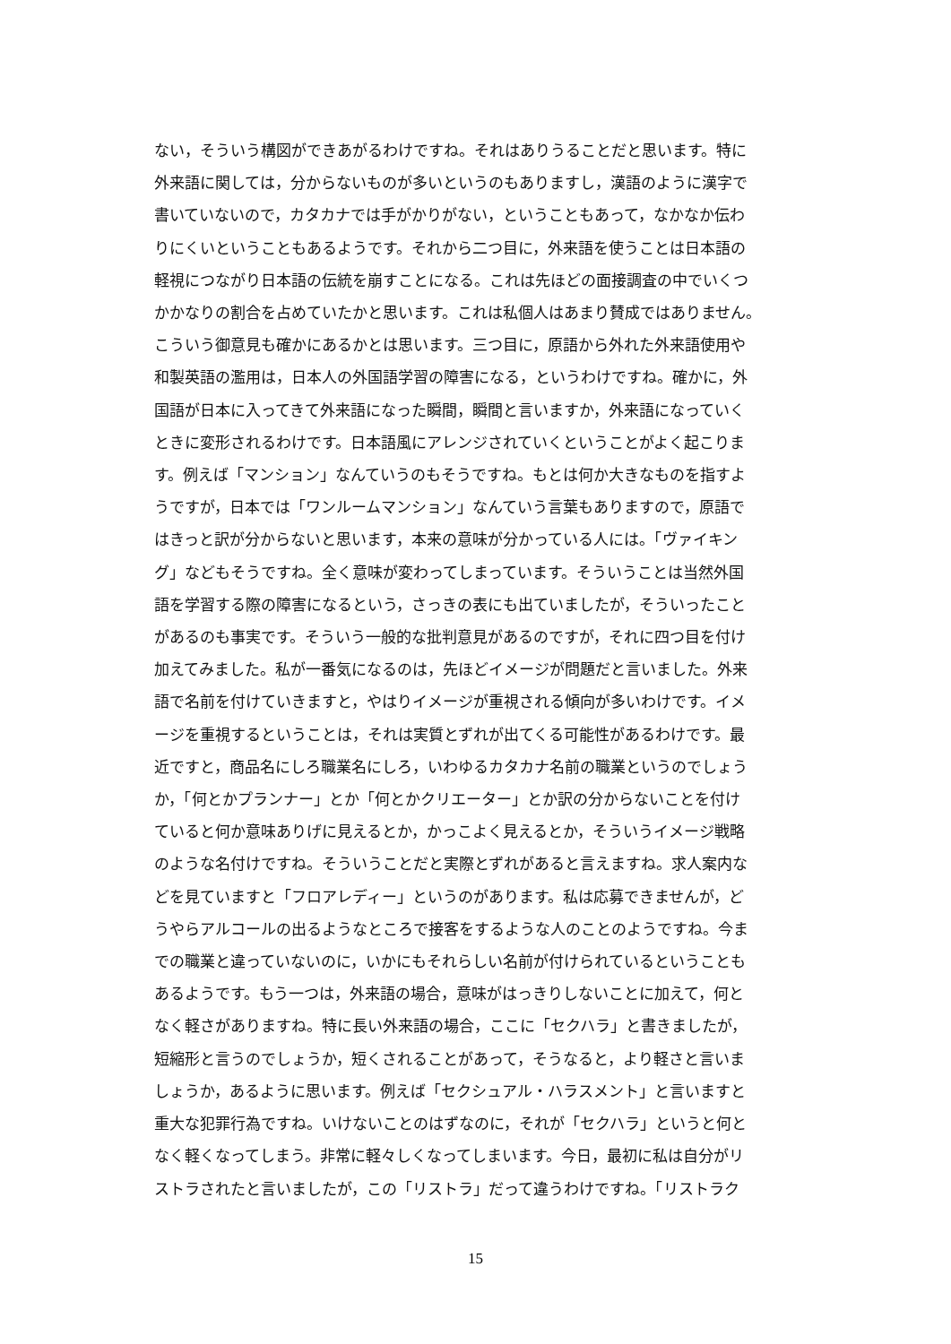ない，そういう構図ができあがるわけですね。それはありうることだと思います。特に
外来語に関しては，分からないものが多いというのもありますし，漢語のように漢字で
書いていないので，カタカナでは手がかりがない，ということもあって，なかなか伝わ
りにくいということもあるようです。それから二つ目に，外来語を使うことは日本語の
軽視につながり日本語の伝統を崩すことになる。これは先ほどの面接調査の中でいくつ
かかなりの割合を占めていたかと思います。これは私個人はあまり賛成ではありません。
こういう御意見も確かにあるかとは思います。三つ目に，原語から外れた外来語使用や
和製英語の濫用は，日本人の外国語学習の障害になる，というわけですね。確かに，外
国語が日本に入ってきて外来語になった瞬間，瞬間と言いますか，外来語になっていく
ときに変形されるわけです。日本語風にアレンジされていくということがよく起こりま
す。例えば「マンション」なんていうのもそうですね。もとは何か大きなものを指すよ
うですが，日本では「ワンルームマンション」なんていう言葉もありますので，原語で
はきっと訳が分からないと思います，本来の意味が分かっている人には。「ヴァイキン
グ」などもそうですね。全く意味が変わってしまっています。そういうことは当然外国
語を学習する際の障害になるという，さっきの表にも出ていましたが，そういったこと
があるのも事実です。そういう一般的な批判意見があるのですが，それに四つ目を付け
加えてみました。私が一番気になるのは，先ほどイメージが問題だと言いました。外来
語で名前を付けていきますと，やはりイメージが重視される傾向が多いわけです。イメ
ージを重視するということは，それは実質とずれが出てくる可能性があるわけです。最
近ですと，商品名にしろ職業名にしろ，いわゆるカタカナ名前の職業というのでしょう
か，「何とかプランナー」とか「何とかクリエーター」とか訳の分からないことを付け
ていると何か意味ありげに見えるとか，かっこよく見えるとか，そういうイメージ戦略
のような名付けですね。そういうことだと実際とずれがあると言えますね。求人案内な
どを見ていますと「フロアレディー」というのがあります。私は応募できませんが，ど
うやらアルコールの出るようなところで接客をするような人のことのようですね。今ま
での職業と違っていないのに，いかにもそれらしい名前が付けられているということも
あるようです。もう一つは，外来語の場合，意味がはっきりしないことに加えて，何と
なく軽さがありますね。特に長い外来語の場合，ここに「セクハラ」と書きましたが，
短縮形と言うのでしょうか，短くされることがあって，そうなると，より軽さと言いま
しょうか，あるように思います。例えば「セクシュアル・ハラスメント」と言いますと
重大な犯罪行為ですね。いけないことのはずなのに，それが「セクハラ」というと何と
なく軽くなってしまう。非常に軽々しくなってしまいます。今日，最初に私は自分がリ
ストラされたと言いましたが，この「リストラ」だって違うわけですね。「リストラク
15